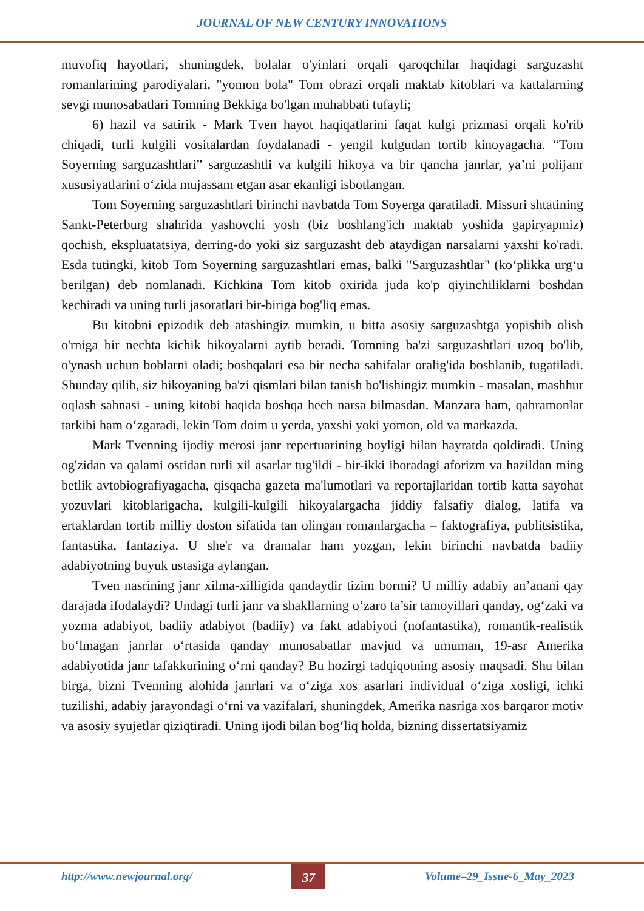JOURNAL OF NEW CENTURY INNOVATIONS
muvofiq hayotlari, shuningdek, bolalar o'yinlari orqali qaroqchilar haqidagi sarguzasht romanlarining parodiyalari, "yomon bola" Tom obrazi orqali maktab kitoblari va kattalarning sevgi munosabatlari Tomning Bekkiga bo'lgan muhabbati tufayli;
6) hazil va satirik - Mark Tven hayot haqiqatlarini faqat kulgi prizmasi orqali ko'rib chiqadi, turli kulgili vositalardan foydalanadi - yengil kulgudan tortib kinoyagacha. “Tom Soyerning sarguzashtlari” sarguzashtli va kulgili hikoya va bir qancha janrlar, ya’ni polijanr xususiyatlarini o‘zida mujassam etgan asar ekanligi isbotlangan.
Tom Soyerning sarguzashtlari birinchi navbatda Tom Soyerga qaratiladi. Missuri shtatining Sankt-Peterburg shahrida yashovchi yosh (biz boshlang'ich maktab yoshida gapiryapmiz) qochish, ekspluatatsiya, derring-do yoki siz sarguzasht deb ataydigan narsalarni yaxshi ko'radi. Esda tutingki, kitob Tom Soyerning sarguzashtlari emas, balki "Sarguzashtlar" (ko‘plikka urg‘u berilgan) deb nomlanadi. Kichkina Tom kitob oxirida juda ko'p qiyinchiliklarni boshdan kechiradi va uning turli jasoratlari bir-biriga bog'liq emas.
Bu kitobni epizodik deb atashingiz mumkin, u bitta asosiy sarguzashtga yopishib olish o'rniga bir nechta kichik hikoyalarni aytib beradi. Tomning ba'zi sarguzashtlari uzoq bo'lib, o'ynash uchun boblarni oladi; boshqalari esa bir necha sahifalar oralig'ida boshlanib, tugatiladi. Shunday qilib, siz hikoyaning ba'zi qismlari bilan tanish bo'lishingiz mumkin - masalan, mashhur oqlash sahnasi - uning kitobi haqida boshqa hech narsa bilmasdan. Manzara ham, qahramonlar tarkibi ham o‘zgaradi, lekin Tom doim u yerda, yaxshi yoki yomon, old va markazda.
Mark Tvenning ijodiy merosi janr repertuarining boyligi bilan hayratda qoldiradi. Uning og'zidan va qalami ostidan turli xil asarlar tug'ildi - bir-ikki iboradagi aforizm va hazildan ming betlik avtobiografiyagacha, qisqacha gazeta ma'lumotlari va reportajlaridan tortib katta sayohat yozuvlari kitoblarigacha, kulgili-kulgili hikoyalargacha jiddiy falsafiy dialog, latifa va ertaklardan tortib milliy doston sifatida tan olingan romanlargacha – faktografiya, publitsistika, fantastika, fantaziya. U she'r va dramalar ham yozgan, lekin birinchi navbatda badiiy adabiyotning buyuk ustasiga aylangan.
Tven nasrining janr xilma-xilligida qandaydir tizim bormi? U milliy adabiy an’anani qay darajada ifodalaydi? Undagi turli janr va shakllarning o‘zaro ta’sir tamoyillari qanday, og‘zaki va yozma adabiyot, badiiy adabiyot (badiiy) va fakt adabiyoti (nofantastika), romantik-realistik bo‘lmagan janrlar o‘rtasida qanday munosabatlar mavjud va umuman, 19-asr Amerika adabiyotida janr tafakkurining o‘rni qanday? Bu hozirgi tadqiqotning asosiy maqsadi. Shu bilan birga, bizni Tvenning alohida janrlari va o‘ziga xos asarlari individual o‘ziga xosligi, ichki tuzilishi, adabiy jarayondagi o‘rni va vazifalari, shuningdek, Amerika nasriga xos barqaror motiv va asosiy syujetlar qiziqtiradi. Uning ijodi bilan bog‘liq holda, bizning dissertatsiyamiz
http://www.newjournal.org/
37
Volume–29_Issue-6_May_2023